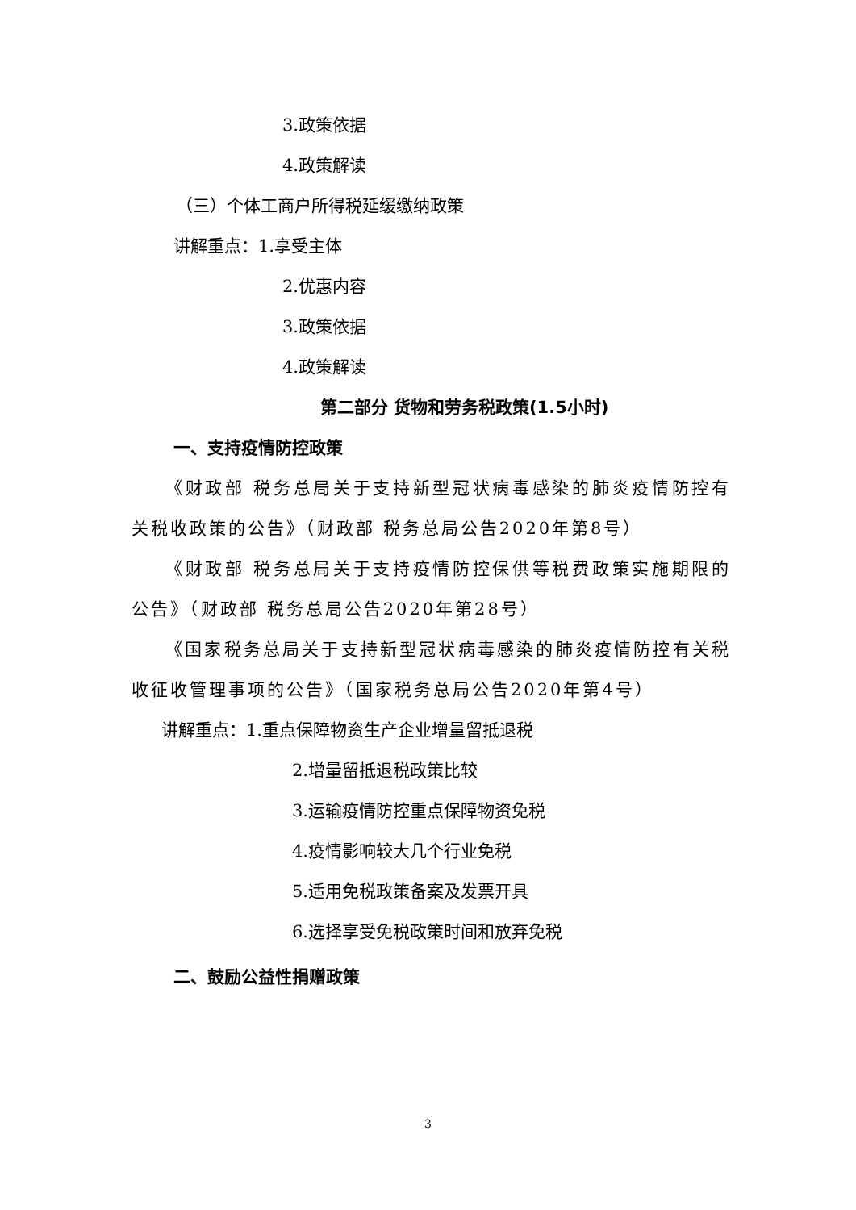3.政策依据
4.政策解读
（三）个体工商户所得税延缓缴纳政策
讲解重点：1.享受主体
2.优惠内容
3.政策依据
4.政策解读
第二部分 货物和劳务税政策(1.5小时)
一、支持疫情防控政策
《财政部 税务总局关于支持新型冠状病毒感染的肺炎疫情防控有关税收政策的公告》（财政部 税务总局公告2020年第8号）
《财政部 税务总局关于支持疫情防控保供等税费政策实施期限的公告》（财政部 税务总局公告2020年第28号）
《国家税务总局关于支持新型冠状病毒感染的肺炎疫情防控有关税收征收管理事项的公告》（国家税务总局公告2020年第4号）
讲解重点：1.重点保障物资生产企业增量留抵退税
2.增量留抵退税政策比较
3.运输疫情防控重点保障物资免税
4.疫情影响较大几个行业免税
5.适用免税政策备案及发票开具
6.选择享受免税政策时间和放弃免税
二、鼓励公益性捐赠政策
3